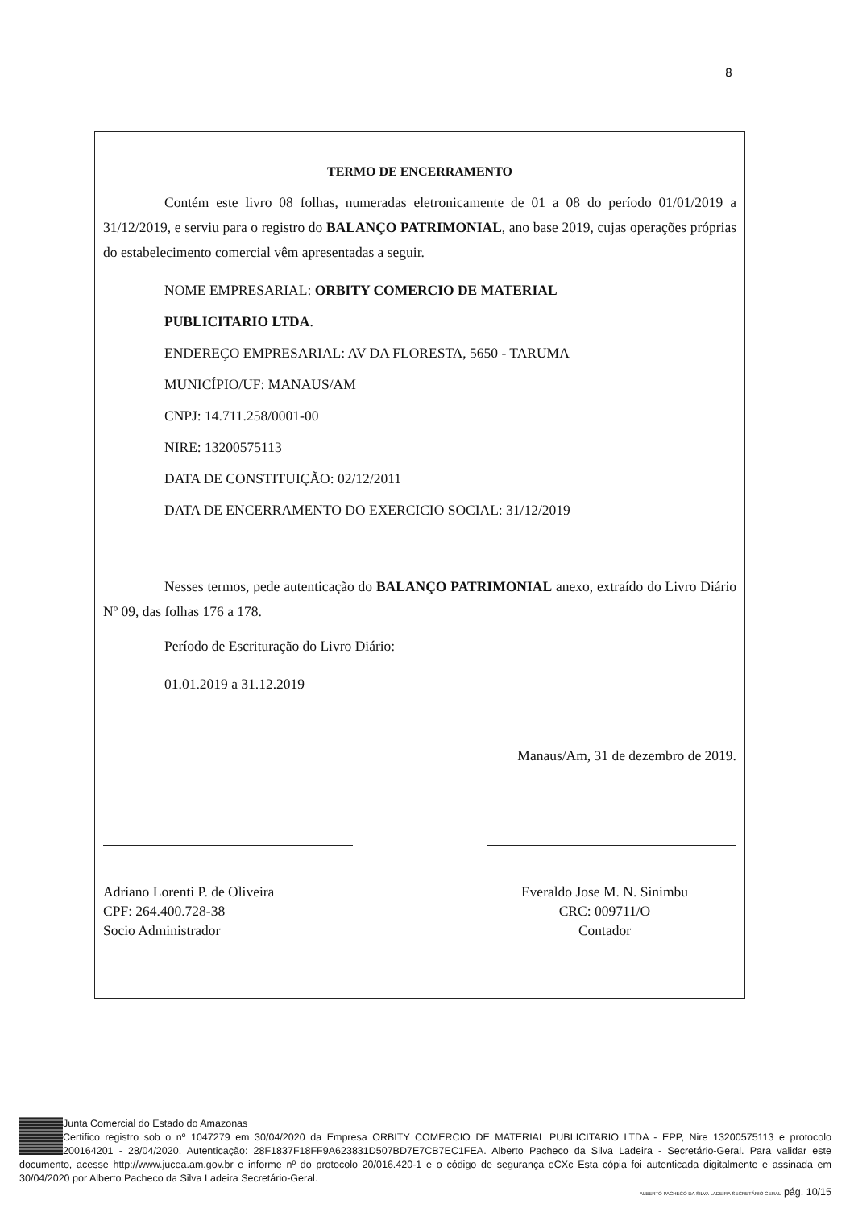8
TERMO DE ENCERRAMENTO
Contém este livro 08 folhas, numeradas eletronicamente de 01 a 08 do período 01/01/2019 a 31/12/2019, e serviu para o registro do BALANÇO PATRIMONIAL, ano base 2019, cujas operações próprias do estabelecimento comercial vêm apresentadas a seguir.
NOME EMPRESARIAL: ORBITY COMERCIO DE MATERIAL
PUBLICITARIO LTDA.
ENDEREÇO EMPRESARIAL: AV DA FLORESTA, 5650 - TARUMA
MUNICÍPIO/UF: MANAUS/AM
CNPJ: 14.711.258/0001-00
NIRE: 13200575113
DATA DE CONSTITUIÇÃO: 02/12/2011
DATA DE ENCERRAMENTO DO EXERCICIO SOCIAL: 31/12/2019
Nesses termos, pede autenticação do BALANÇO PATRIMONIAL anexo, extraído do Livro Diário Nº 09, das folhas 176 a 178.
Período de Escrituração do Livro Diário:
01.01.2019 a 31.12.2019
Manaus/Am, 31 de dezembro de 2019.
Adriano Lorenti P. de Oliveira
CPF: 264.400.728-38
Socio Administrador
Everaldo Jose M. N. Sinimbu
CRC: 009711/O
Contador
Junta Comercial do Estado do Amazonas
Certifico registro sob o nº 1047279 em 30/04/2020 da Empresa ORBITY COMERCIO DE MATERIAL PUBLICITARIO LTDA - EPP, Nire 13200575113 e protocolo 200164201 - 28/04/2020. Autenticação: 28F1837F18FF9A623831D507BD7E7CB7EC1FEA. Alberto Pacheco da Silva Ladeira - Secretário-Geral. Para validar este documento, acesse http://www.jucea.am.gov.br e informe nº do protocolo 20/016.420-1 e o código de segurança eCXc Esta cópia foi autenticada digitalmente e assinada em 30/04/2020 por Alberto Pacheco da Silva Ladeira Secretário-Geral.
ALBERTO PACHECO DA SILVA LADEIRA SECRETÁRIO GERAL pág. 10/15